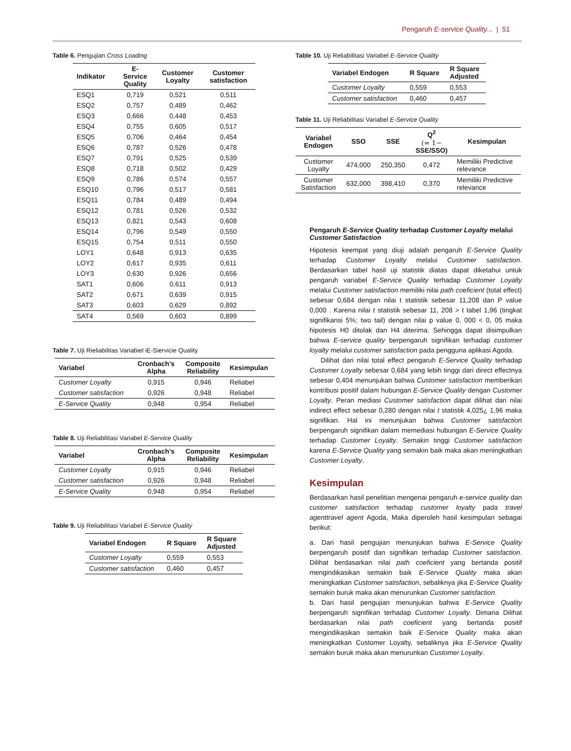Pengaruh E-service Quality... | 51
Table 6. Pengujian Cross Loading
| Indikator | E- Service Quality | Customer Loyalty | Customer satisfaction |
| --- | --- | --- | --- |
| ESQ1 | 0,719 | 0,521 | 0,511 |
| ESQ2 | 0,757 | 0,489 | 0,462 |
| ESQ3 | 0,666 | 0,448 | 0,453 |
| ESQ4 | 0,755 | 0,605 | 0,517 |
| ESQ5 | 0,706 | 0,464 | 0,454 |
| ESQ6 | 0,787 | 0,526 | 0,478 |
| ESQ7 | 0,791 | 0,525 | 0,539 |
| ESQ8 | 0,718 | 0,502 | 0,429 |
| ESQ9 | 0,786 | 0,574 | 0,557 |
| ESQ10 | 0,796 | 0,517 | 0,581 |
| ESQ11 | 0,784 | 0,489 | 0,494 |
| ESQ12 | 0,781 | 0,526 | 0,532 |
| ESQ13 | 0,821 | 0,543 | 0,608 |
| ESQ14 | 0,796 | 0,549 | 0,550 |
| ESQ15 | 0,754 | 0,511 | 0,550 |
| LOY1 | 0,648 | 0,913 | 0,635 |
| LOY2 | 0,617 | 0,935 | 0,611 |
| LOY3 | 0,630 | 0,926 | 0,656 |
| SAT1 | 0,606 | 0,611 | 0,913 |
| SAT2 | 0,671 | 0,639 | 0,915 |
| SAT3 | 0,603 | 0,629 | 0,892 |
| SAT4 | 0,569 | 0,603 | 0,899 |
Table 7. Uji Rieliabilitas Variabiel iE-Siervicie Quality
| Variabel | Cronbach’s Alpha | Composite Reliability | Kesimpulan |
| --- | --- | --- | --- |
| Customer Loyalty | 0,915 | 0,946 | Reliabel |
| Customer satisfaction | 0,926 | 0,948 | Reliabel |
| E-Service Quality | 0,948 | 0,954 | Reliabel |
Table 8. Uji Reliabilitasi Variabel E-Service Quality
| Variabel | Cronbach’s Alpha | Composite Reliability | Kesimpulan |
| --- | --- | --- | --- |
| Customer Loyalty | 0,915 | 0,946 | Reliabel |
| Customer satisfaction | 0,926 | 0,948 | Reliabel |
| E-Service Quality | 0,948 | 0,954 | Reliabel |
Table 9. Uji Reliabilitasi Variabel E-Service Quality
| Variabel Endogen | R Square | R Square Adjusted |
| --- | --- | --- |
| Customer Loyalty | 0,559 | 0,553 |
| Customer satisfaction | 0,460 | 0,457 |
Table 10. Uji Reliabilitasi Variabel E-Service Quality
| Variabel Endogen | R Square | R Square Adjusted |
| --- | --- | --- |
| Customer Loyalty | 0,559 | 0,553 |
| Customer satisfaction | 0,460 | 0,457 |
Table 11. Uji Reliabilitasi Variabel E-Service Quality
| Variabel Endogen | SSO | SSE | Q<sup>2</sup> (= 1− SSE/SSO) | Kesimpulan |
| --- | --- | --- | --- | --- |
| Customer Loyalty | 474,000 | 250,350 | 0,472 | Memiliki Predictive relevance |
| Customer Satisfaction | 632,000 | 398,410 | 0,370 | Memiliki Predictive relevance |
Pengaruh E-Service Quality terhadap Customer Loyalty melalui Customer Satisfaction
Hipotesis keempat yang diuji adalah pengaruh E-Service Quality terhadap Customer Loyalty melalui Customer satisfaction. Berdasarkan tabel hasil uji statistik diatas dapat diketahui untuk pengaruh variabel E-Service Quality terhadap Customer Loyalty melalui Customer satisfaction memiliki nilai path coeficient (total effect) sebesar 0,684 dengan nilai t statistik sebesar 11,208 dan P value 0,000 . Karena nilai t statistik sebesar 11, 208 > t tabel 1,96 (tingkat signifikansi 5%; two tail) dengan nilai p value 0, 000 < 0, 05 maka hipotesis H0 ditolak dan H4 diterima. Sehingga dapat disimpulkan bahwa E-service quality berpengaruh signifikan terhadap customer loyalty melalui customer satisfaction pada pengguna aplikasi Agoda.
Dilihat dari nilai total effect pengaruh E-Service Quality terhadap Customer Loyalty sebesar 0,684 yang lebih tinggi dari direct effectnya sebesar 0,404 menunjukan bahwa Customer satisfaction memberikan kontribusi positif dalam hubungan E-Service Quality dengan Customer Loyalty. Peran mediasi Customer satisfaction dapat dilihat dari nilai indirect effect sebesar 0,280 dengan nilai t statistik 4,025¿ 1,96 maka signifikan. Hal ini menunjukan bahwa Customer satisfaction berpengaruh signifikan dalam memediasi hubungan E-Service Quality terhadap Customer Loyalty. Semakin tinggi Customer satisfaction karena E-Service Quality yang semakin baik maka akan meningkatkan Customer Loyalty.
Kesimpulan
Berdasarkan hasil penelitian mengenai pengaruh e-service quality dan customer satisfaction terhadap customer loyalty pada travel agenttravel agent Agoda, Maka diperoleh hasil kesimpulan sebagai berikut:
a. Dari hasil pengujian menunjukan bahwa E-Service Quality berpengaruh positif dan signifikan terhadap Customer satisfaction. Dilihat berdasarkan nilai path coeficient yang bertanda positif mengindikasikan semakin baik E-Service Quality maka akan meningkatkan Customer satisfaction, sebaliknya jika E-Service Quality semakin buruk maka akan menurunkan Customer satisfaction.
b. Dari hasil pengujian menunjukan bahwa E-Service Quality berpengaruh signifikan terhadap Customer Loyalty. Dimana Dilihat berdasarkan nilai path coeficient yang bertanda positif mengindikasikan semakin baik E-Service Quality maka akan meningkatkan Customer Loyalty, sebaliknya jika E-Service Quality semakin buruk maka akan menurunkan Customer Loyalty.